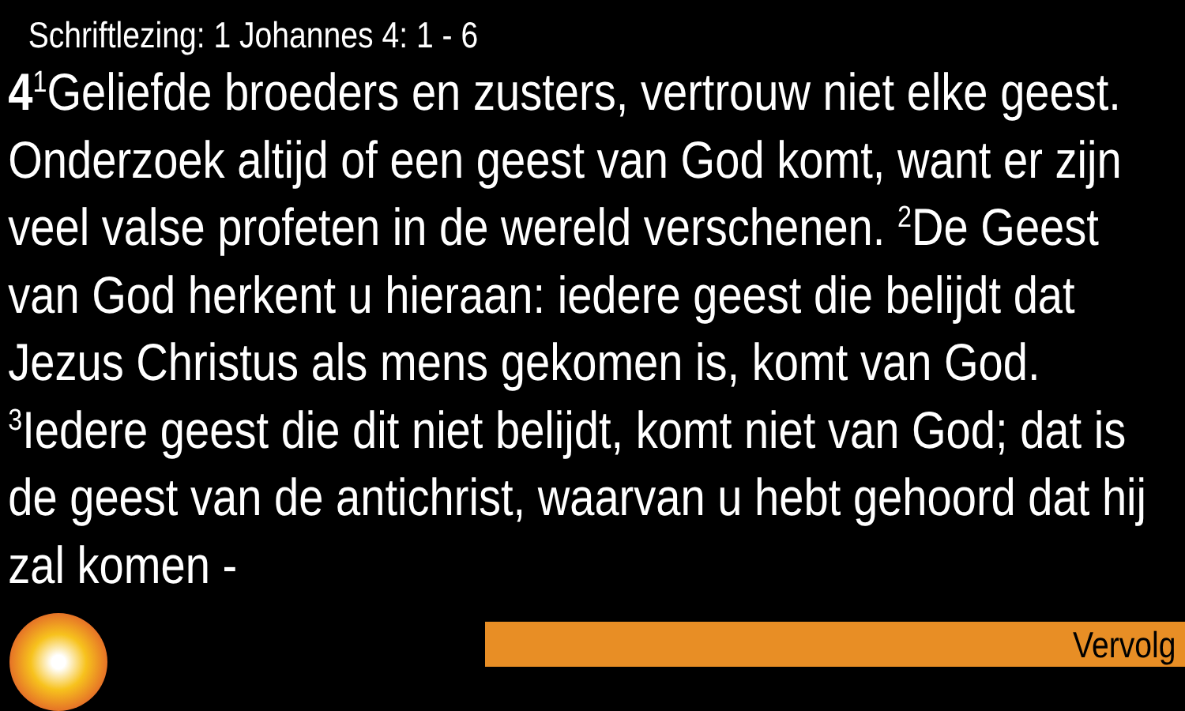Schriftlezing: 1 Johannes 4: 1 - 6
4<sup>1</sup>Geliefde broeders en zusters, vertrouw niet elke geest. Onderzoek altijd of een geest van God komt, want er zijn veel valse profeten in de wereld verschenen. <sup>2</sup>De Geest van God herkent u hieraan: iedere geest die belijdt dat Jezus Christus als mens gekomen is, komt van God. <sup>3</sup>Iedere geest die dit niet belijdt, komt niet van God; dat is de geest van de antichrist, waarvan u hebt gehoord dat hij zal komen -
Vervolg